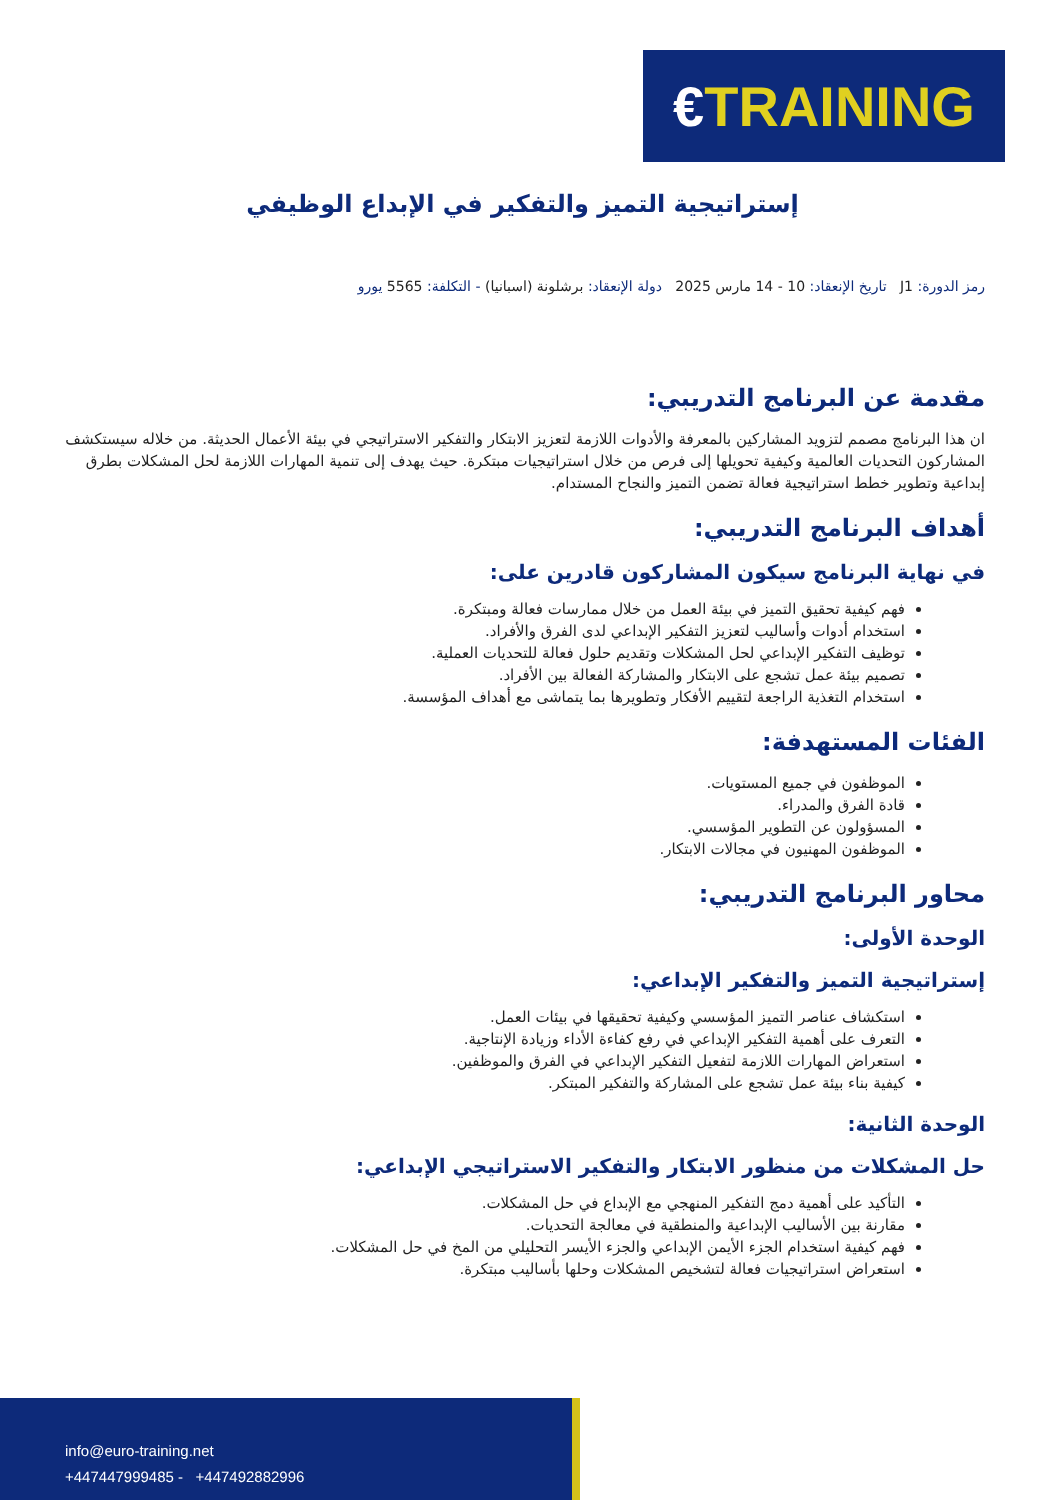€ TRAINING
إستراتيجية التميز والتفكير في الإبداع الوظيفي
رمز الدورة: J1 تاريخ الإنعقاد: 10 - 14 مارس 2025 دولة الإنعقاد: برشلونة (اسبانيا) - التكلفة: 5565 يورو
مقدمة عن البرنامج التدريبي:
ان هذا البرنامج مصمم لتزويد المشاركين بالمعرفة والأدوات اللازمة لتعزيز الابتكار والتفكير الاستراتيجي في بيئة الأعمال الحديثة. من خلاله سيستكشف المشاركون التحديات العالمية وكيفية تحويلها إلى فرص من خلال استراتيجيات مبتكرة. حيث يهدف إلى تنمية المهارات اللازمة لحل المشكلات بطرق إبداعية وتطوير خطط استراتيجية فعالة تضمن التميز والنجاح المستدام.
أهداف البرنامج التدريبي:
في نهاية البرنامج سيكون المشاركون قادرين على:
فهم كيفية تحقيق التميز في بيئة العمل من خلال ممارسات فعالة ومبتكرة.
استخدام أدوات وأساليب لتعزيز التفكير الإبداعي لدى الفرق والأفراد.
توظيف التفكير الإبداعي لحل المشكلات وتقديم حلول فعالة للتحديات العملية.
تصميم بيئة عمل تشجع على الابتكار والمشاركة الفعالة بين الأفراد.
استخدام التغذية الراجعة لتقييم الأفكار وتطويرها بما يتماشى مع أهداف المؤسسة.
الفئات المستهدفة:
الموظفون في جميع المستويات.
قادة الفرق والمدراء.
المسؤولون عن التطوير المؤسسي.
الموظفون المهنيون في مجالات الابتكار.
محاور البرنامج التدريبي:
الوحدة الأولى:
إستراتيجية التميز والتفكير الإبداعي:
استكشاف عناصر التميز المؤسسي وكيفية تحقيقها في بيئات العمل.
التعرف على أهمية التفكير الإبداعي في رفع كفاءة الأداء وزيادة الإنتاجية.
استعراض المهارات اللازمة لتفعيل التفكير الإبداعي في الفرق والموظفين.
كيفية بناء بيئة عمل تشجع على المشاركة والتفكير المبتكر.
الوحدة الثانية:
حل المشكلات من منظور الابتكار والتفكير الاستراتيجي الإبداعي:
التأكيد على أهمية دمج التفكير المنهجي مع الإبداع في حل المشكلات.
مقارنة بين الأساليب الإبداعية والمنطقية في معالجة التحديات.
فهم كيفية استخدام الجزء الأيمن الإبداعي والجزء الأيسر التحليلي من المخ في حل المشكلات.
استعراض استراتيجيات فعالة لتشخيص المشكلات وحلها بأساليب مبتكرة.
info@euro-training.net
+447447999485 - +447492882996